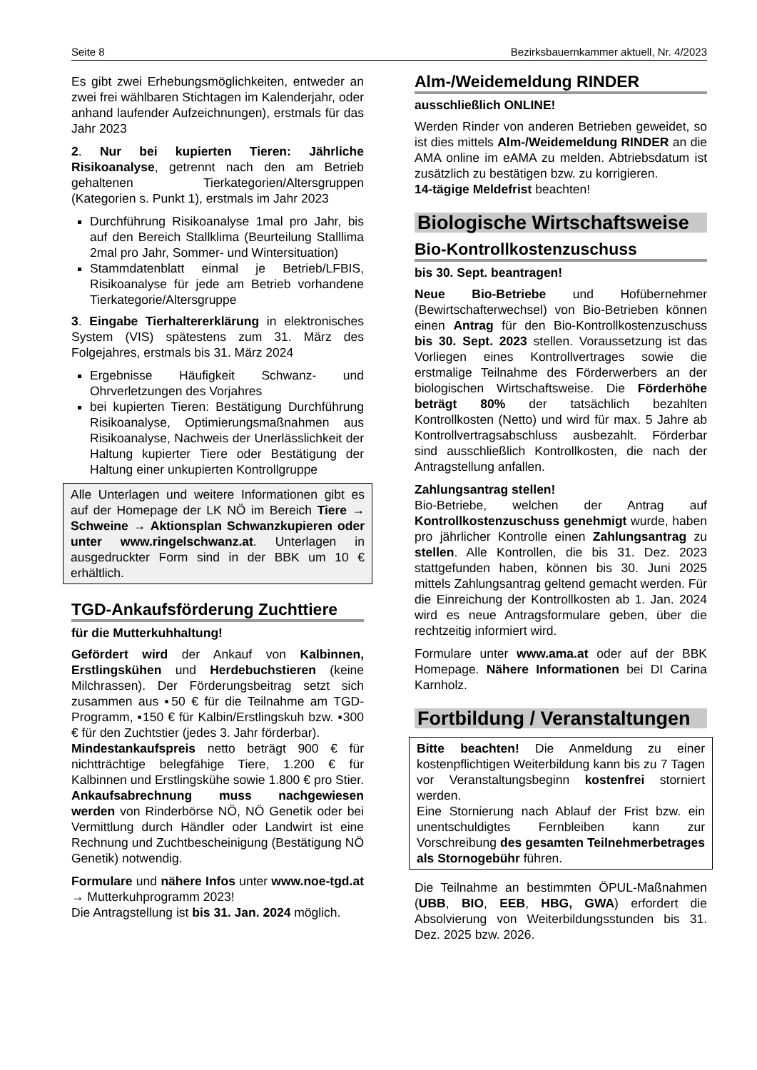Seite 8 Bezirksbauernkammer aktuell, Nr. 4/2023
Es gibt zwei Erhebungsmöglichkeiten, entweder an zwei frei wählbaren Stichtagen im Kalenderjahr, oder anhand laufender Aufzeichnungen), erstmals für das Jahr 2023
2. Nur bei kupierten Tieren: Jährliche Risikoanalyse, getrennt nach den am Betrieb gehaltenen Tierkategorien/Altersgruppen (Kategorien s. Punkt 1), erstmals im Jahr 2023
Durchführung Risikoanalyse 1mal pro Jahr, bis auf den Bereich Stallklima (Beurteilung Stalllima 2mal pro Jahr, Sommer- und Wintersituation)
Stammdatenblatt einmal je Betrieb/LFBIS, Risikoanalyse für jede am Betrieb vorhandene Tierkategorie/Altersgruppe
3. Eingabe Tierhaltererklärung in elektronisches System (VIS) spätestens zum 31. März des Folgejahres, erstmals bis 31. März 2024
Ergebnisse Häufigkeit Schwanz- und Ohrverletzungen des Vorjahres
bei kupierten Tieren: Bestätigung Durchführung Risikoanalyse, Optimierungsmaßnahmen aus Risikoanalyse, Nachweis der Unerlässlichkeit der Haltung kupierter Tiere oder Bestätigung der Haltung einer unkupierten Kontrollgruppe
Alle Unterlagen und weitere Informationen gibt es auf der Homepage der LK NÖ im Bereich Tiere → Schweine → Aktionsplan Schwanzkupieren oder unter www.ringelschwanz.at. Unterlagen in ausgedruckter Form sind in der BBK um 10 € erhältlich.
TGD-Ankaufsförderung Zuchttiere
für die Mutterkuhhaltung!
Gefördert wird der Ankauf von Kalbinnen, Erstlingskühen und Herdebuchstieren (keine Milchrassen). Der Förderungsbeitrag setzt sich zusammen aus ▪50 € für die Teilnahme am TGD-Programm, ▪150 € für Kalbin/Erstlingskuh bzw. ▪300 € für den Zuchtstier (jedes 3. Jahr förderbar).
Mindestankaufspreis netto beträgt 900 € für nichtträchtige belegfähige Tiere, 1.200 € für Kalbinnen und Erstlingskühe sowie 1.800 € pro Stier. Ankaufsabrechnung muss nachgewiesen werden von Rinderbörse NÖ, NÖ Genetik oder bei Vermittlung durch Händler oder Landwirt ist eine Rechnung und Zuchtbescheinigung (Bestätigung NÖ Genetik) notwendig.
Formulare und nähere Infos unter www.noe-tgd.at → Mutterkuhprogramm 2023!
Die Antragstellung ist bis 31. Jan. 2024 möglich.
Alm-/Weidemeldung RINDER
ausschließlich ONLINE!
Werden Rinder von anderen Betrieben geweidet, so ist dies mittels Alm-/Weidemeldung RINDER an die AMA online im eAMA zu melden. Abtriebsdatum ist zusätzlich zu bestätigen bzw. zu korrigieren.
14-tägige Meldefrist beachten!
Biologische Wirtschaftsweise
Bio-Kontrollkostenzuschuss
bis 30. Sept. beantragen!
Neue Bio-Betriebe und Hofübernehmer (Bewirtschafterwechsel) von Bio-Betrieben können einen Antrag für den Bio-Kontrollkostenzuschuss bis 30. Sept. 2023 stellen. Voraussetzung ist das Vorliegen eines Kontrollvertrages sowie die erstmalige Teilnahme des Förderwerbers an der biologischen Wirtschaftsweise. Die Förderhöhe beträgt 80% der tatsächlich bezahlten Kontrollkosten (Netto) und wird für max. 5 Jahre ab Kontrollvertragsabschluss ausbezahlt. Förderbar sind ausschließlich Kontrollkosten, die nach der Antragstellung anfallen.
Zahlungsantrag stellen!
Bio-Betriebe, welchen der Antrag auf Kontrollkostenzuschuss genehmigt wurde, haben pro jährlicher Kontrolle einen Zahlungsantrag zu stellen. Alle Kontrollen, die bis 31. Dez. 2023 stattgefunden haben, können bis 30. Juni 2025 mittels Zahlungsantrag geltend gemacht werden. Für die Einreichung der Kontrollkosten ab 1. Jan. 2024 wird es neue Antragsformulare geben, über die rechtzeitig informiert wird.
Formulare unter www.ama.at oder auf der BBK Homepage. Nähere Informationen bei DI Carina Karnholz.
Fortbildung / Veranstaltungen
Bitte beachten! Die Anmeldung zu einer kostenpflichtigen Weiterbildung kann bis zu 7 Tagen vor Veranstaltungsbeginn kostenfrei storniert werden.
Eine Stornierung nach Ablauf der Frist bzw. ein unentschuldigtes Fernbleiben kann zur Vorschreibung des gesamten Teilnehmerbetrages als Stornogebühr führen.
Die Teilnahme an bestimmten ÖPUL-Maßnahmen (UBB, BIO, EEB, HBG, GWA) erfordert die Absolvierung von Weiterbildungsstunden bis 31. Dez. 2025 bzw. 2026.